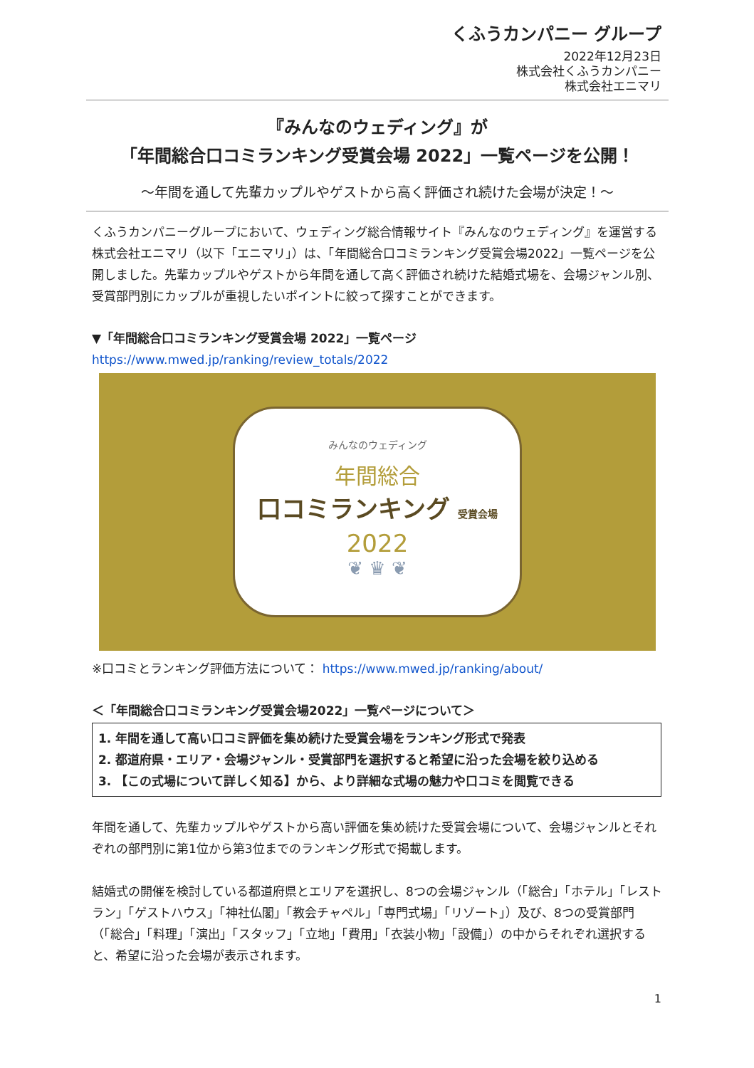くふうカンパニー グループ
2022年12月23日
株式会社くふうカンパニー
株式会社エニマリ
『みんなのウェディング』が
「年間総合口コミランキング受賞会場 2022」一覧ページを公開！
〜年間を通して先輩カップルやゲストから高く評価され続けた会場が決定！〜
くふうカンパニーグループにおいて、ウェディング総合情報サイト『みんなのウェディング』を運営する株式会社エニマリ（以下「エニマリ」）は、「年間総合口コミランキング受賞会場2022」一覧ページを公開しました。先輩カップルやゲストから年間を通して高く評価され続けた結婚式場を、会場ジャンル別、受賞部門別にカップルが重視したいポイントに絞って探すことができます。
▼「年間総合口コミランキング受賞会場 2022」一覧ページ
https://www.mwed.jp/ranking/review_totals/2022
みんなのウェディング
年間総合
口コミランキング 受賞会場
2022
❦ ♛ ❦
※口コミとランキング評価方法について： https://www.mwed.jp/ranking/about/
＜「年間総合口コミランキング受賞会場2022」一覧ページについて＞
1. 年間を通して高い口コミ評価を集め続けた受賞会場をランキング形式で発表
2. 都道府県・エリア・会場ジャンル・受賞部門を選択すると希望に沿った会場を絞り込める
3. 【この式場について詳しく知る】から、より詳細な式場の魅力や口コミを閲覧できる
年間を通して、先輩カップルやゲストから高い評価を集め続けた受賞会場について、会場ジャンルとそれぞれの部門別に第1位から第3位までのランキング形式で掲載します。
結婚式の開催を検討している都道府県とエリアを選択し、8つの会場ジャンル（「総合」「ホテル」「レストラン」「ゲストハウス」「神社仏閣」「教会チャペル」「専門式場」「リゾート」）及び、8つの受賞部門（「総合」「料理」「演出」「スタッフ」「立地」「費用」「衣装小物」「設備」）の中からそれぞれ選択すると、希望に沿った会場が表示されます。
1